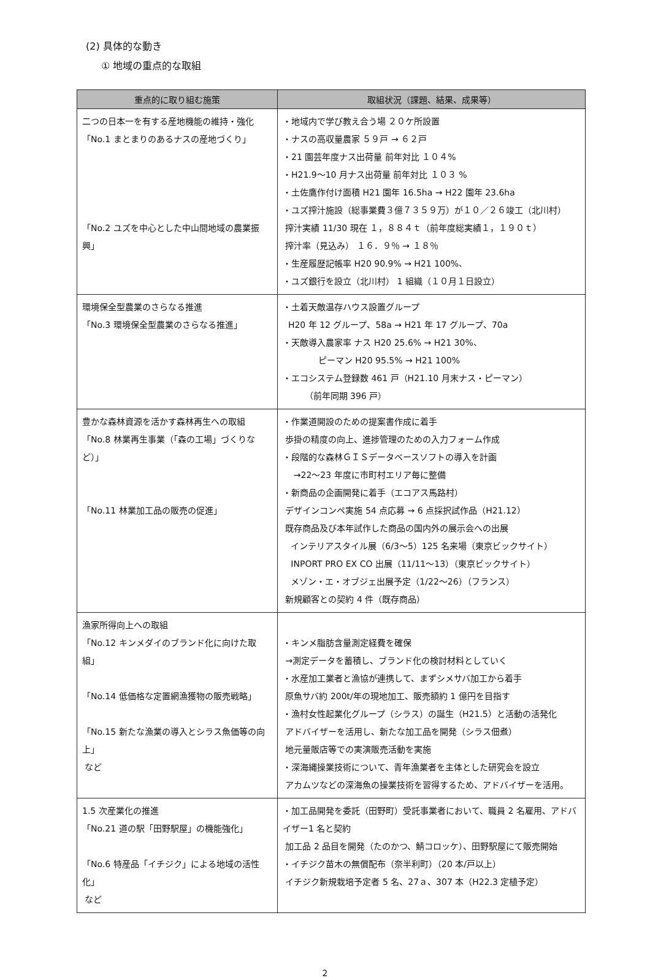(2) 具体的な動き
① 地域の重点的な取組
| 重点的に取り組む施策 | 取組状況（課題、結果、成果等） |
| --- | --- |
| 二つの日本一を有する産地機能の維持・強化 「No.1 まとまりのあるナスの産地づくり」 「No.2 ユズを中心とした中山間地域の農業振興」 | ・地域内で学び教え合う場 ２０ケ所設置 ・ナスの高収量農家 ５９戸 → ６２戸 ・21 園芸年度ナス出荷量 前年対比 １０４% ・H21.9〜10 月ナス出荷量 前年対比 １０３ % ・土佐鷹作付け面積 H21 園年 16.5ha → H22 園年 23.6ha ・ユズ搾汁施設（総事業費３億７３５９万）が１０／２６竣工（北川村） 搾汁実績 11/30 現在 １，８８４ｔ（前年度総実績１，１９０ｔ） 搾汁率（見込み） １６．９％ → １８％ ・生産履歴記帳率 H20 90.9% → H21 100%、 ・ユズ銀行を設立（北川村） 1 組織（１０月１日設立） |
| 環境保全型農業のさらなる推進 「No.3 環境保全型農業のさらなる推進」 | ・土着天敵温存ハウス設置グループ H20 年 12 グループ、58a → H21 年 17 グループ、70a ・天敵導入農家率 ナス H20 25.6% → H21 30%、 ピーマン H20 95.5% → H21 100% ・エコシステム登録数 461 戸（H21.10 月末ナス・ピーマン） （前年同期 396 戸） |
| 豊かな森林資源を活かす森林再生への取組 「No.8 林業再生事業（「森の工場」づくりなど）」 「No.11 林業加工品の販売の促進」 | ・作業道開設のための提案書作成に着手 歩掛の精度の向上、進捗管理のための入力フォーム作成 ・段階的な森林ＧＩＳデータベースソフトの導入を計画 →22〜23 年度に市町村エリア毎に整備 ・新商品の企画開発に着手（エコアス馬路村） デザインコンペ実施 54 点応募 → 6 点採択試作品（H21.12） 既存商品及び本年試作した商品の国内外の展示会への出展 インテリアスタイル展（6/3〜5）125 名来場（東京ビックサイト） INPORT PRO EX CO 出展（11/11〜13）（東京ビックサイト） メゾン・エ・オブジェ出展予定（1/22〜26）（フランス） 新規顧客との契約 4 件（既存商品） |
| 漁家所得向上への取組 「No.12 キンメダイのブランド化に向けた取組」 「No.14 低価格な定置網漁獲物の販売戦略」 「No.15 新たな漁業の導入とシラス魚価等の向上」 など | ・キンメ脂肪含量測定経費を確保 →測定データを蓄積し、ブランド化の検討材料としていく ・水産加工業者と漁協が連携して、まずシメサバ加工から着手 原魚サバ約 200t/年の現地加工、販売額約 1 億円を目指す ・漁村女性起業化グループ（シラス）の誕生（H21.5）と活動の活発化 アドバイザーを活用し、新たな加工品を開発（シラス佃煮） 地元量販店等での実演販売活動を実施 ・深海縄操業技術について、青年漁業者を主体とした研究会を設立 アカムツなどの深海魚の操業技術を習得するため、アドバイザーを活用。 |
| 1.5 次産業化の推進 「No.21 道の駅「田野駅屋」の機能強化」 「No.6 特産品「イチジク」による地域の活性化」 など | ・加工品開発を委託（田野町）受託事業者において、職員 2 名雇用、アドバイザー1 名と契約 加工品 2 品目を開発（たのかつ、鯖コロッケ）、田野駅屋にて販売開始 ・イチジク苗木の無償配布（奈半利町）（20 本/戸以上） イチジク新規栽培予定者 5 名、27ａ、307 本（H22.3 定植予定） |
2